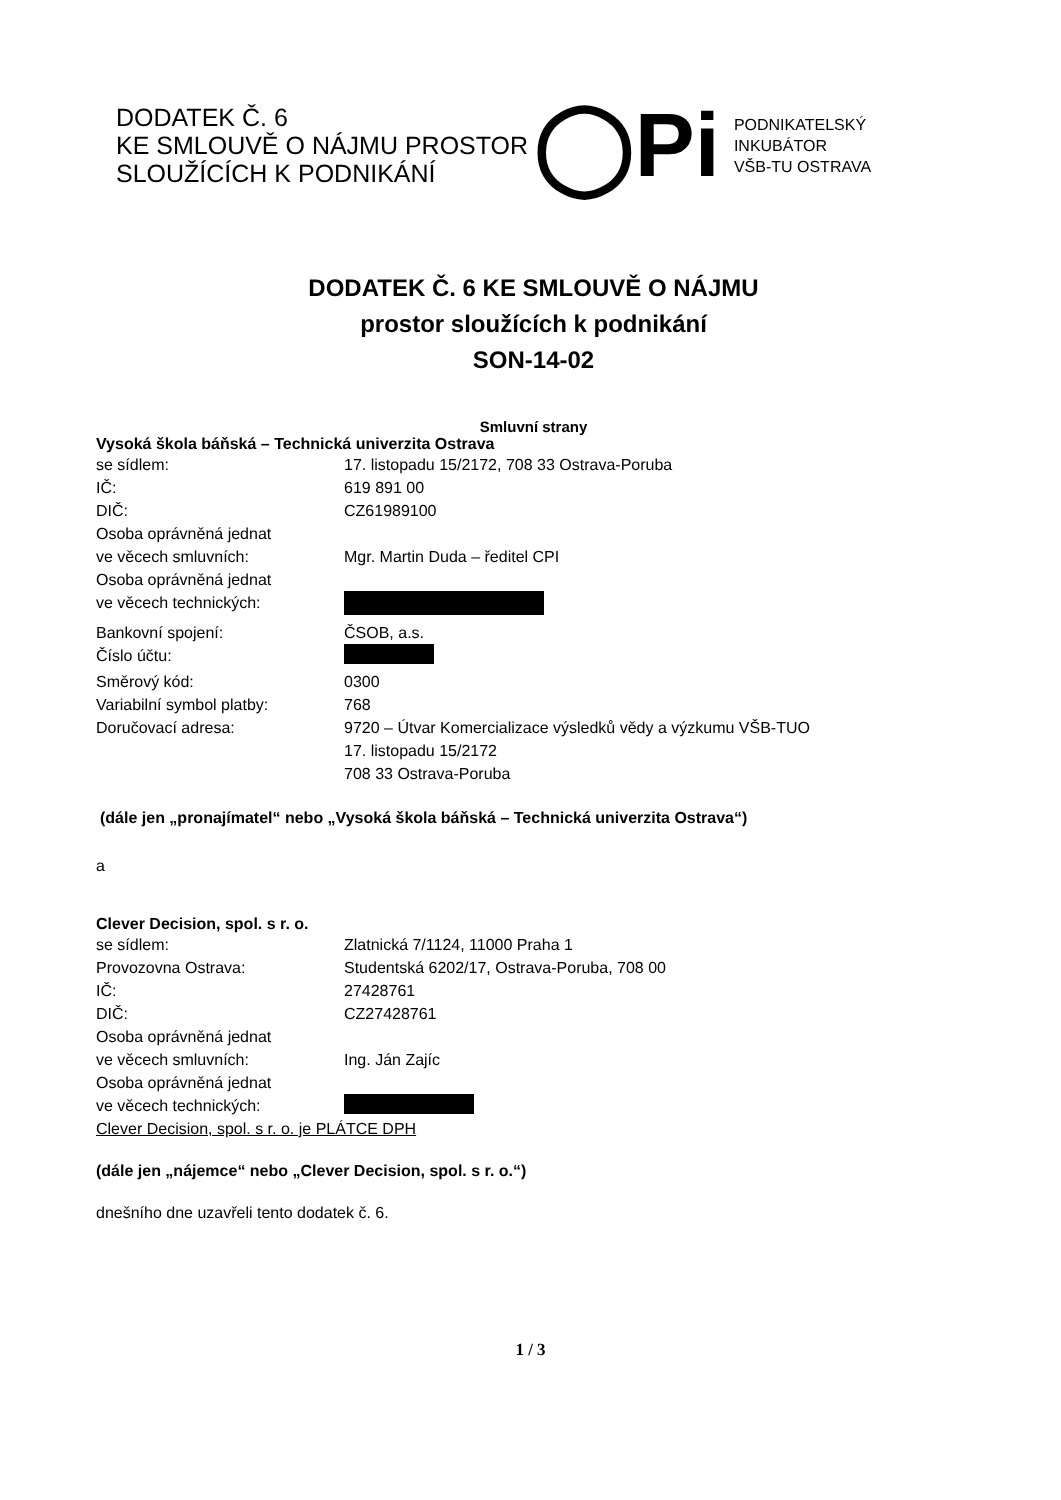DODATEK Č. 6
KE SMLOUVĚ O NÁJMU PROSTOR
SLOUŽÍCÍCH K PODNIKÁNÍ
◯Pi
PODNIKATELSKÝ
INKUBÁTOR
VŠB-TU OSTRAVA
DODATEK Č. 6 KE SMLOUVĚ O NÁJMU
prostor sloužících k podnikání
SON-14-02
Smluvní strany
Vysoká škola báňská – Technická univerzita Ostrava
se sídlem: 17. listopadu 15/2172, 708 33 Ostrava-Poruba
IČ: 619 891 00
DIČ: CZ61989100
Osoba oprávněná jednat
ve věcech smluvních:
Mgr. Martin Duda – ředitel CPI
Osoba oprávněná jednat
ve věcech technických:
Bankovní spojení: ČSOB, a.s.
Číslo účtu:
Směrový kód: 0300
Variabilní symbol platby: 768
Doručovací adresa: 9720 – Útvar Komercializace výsledků vědy a výzkumu VŠB-TUO
17. listopadu 15/2172
708 33 Ostrava-Poruba
(dále jen „pronajímatel“ nebo „Vysoká škola báňská – Technická univerzita Ostrava“)
a
Clever Decision, spol. s r. o.
se sídlem: Zlatnická 7/1124, 11000 Praha 1
Provozovna Ostrava: Studentská 6202/17, Ostrava-Poruba, 708 00
IČ: 27428761
DIČ: CZ27428761
Osoba oprávněná jednat
ve věcech smluvních:
Ing. Ján Zajíc
Osoba oprávněná jednat
ve věcech technických:
Clever Decision, spol. s r. o. je PLÁTCE DPH
(dále jen „nájemce“ nebo „Clever Decision, spol. s r. o.“)
dnešního dne uzavřeli tento dodatek č. 6.
1 / 3